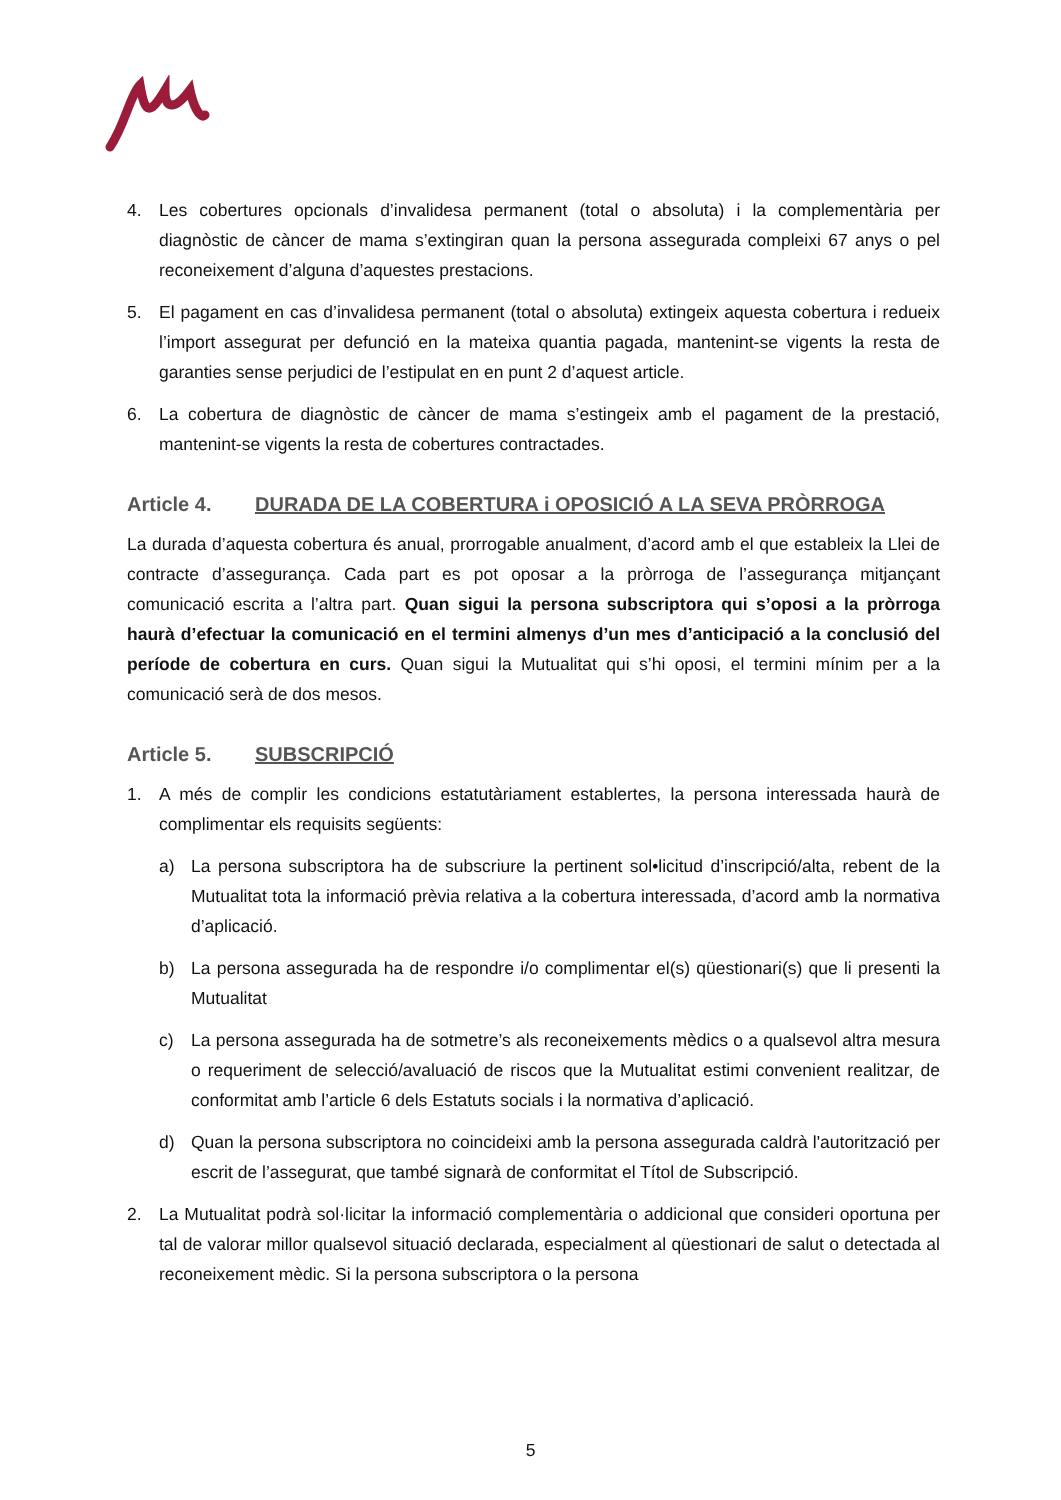4. Les cobertures opcionals d’invalidesa permanent (total o absoluta) i la complementària per diagnòstic de càncer de mama s’extingiran quan la persona assegurada compleixi 67 anys o pel reconeixement d’alguna d’aquestes prestacions.
5. El pagament en cas d’invalidesa permanent (total o absoluta) extingeix aquesta cobertura i redueix l’import assegurat per defunció en la mateixa quantia pagada, mantenint-se vigents la resta de garanties sense perjudici de l’estipulat en en punt 2 d’aquest article.
6. La cobertura de diagnòstic de càncer de mama s’estingeix amb el pagament de la prestació, mantenint-se vigents la resta de cobertures contractades.
Article 4. DURADA DE LA COBERTURA i OPOSICIÓ A LA SEVA PRÒRROGA
La durada d’aquesta cobertura és anual, prorrogable anualment, d’acord amb el que estableix la Llei de contracte d’assegurança. Cada part es pot oposar a la pròrroga de l’assegurança mitjançant comunicació escrita a l’altra part. Quan sigui la persona subscriptora qui s’oposi a la pròrroga haurà d’efectuar la comunicació en el termini almenys d’un mes d’anticipació a la conclusió del període de cobertura en curs. Quan sigui la Mutualitat qui s’hi oposi, el termini mínim per a la comunicació serà de dos mesos.
Article 5. SUBSCRIPCIÓ
1. A més de complir les condicions estatutàriament establertes, la persona interessada haurà de complimentar els requisits següents:
a) La persona subscriptora ha de subscriure la pertinent sol•licitud d’inscripció/alta, rebent de la Mutualitat tota la informació prèvia relativa a la cobertura interessada, d’acord amb la normativa d’aplicació.
b) La persona assegurada ha de respondre i/o complimentar el(s) qüestionari(s) que li presenti la Mutualitat
c) La persona assegurada ha de sotmetre’s als reconeixements mèdics o a qualsevol altra mesura o requeriment de selecció/avaluació de riscos que la Mutualitat estimi convenient realitzar, de conformitat amb l’article 6 dels Estatuts socials i la normativa d’aplicació.
d) Quan la persona subscriptora no coincideixi amb la persona assegurada caldrà l'autorització per escrit de l’assegurat, que també signarà de conformitat el Títol de Subscripció.
2. La Mutualitat podrà sol·licitar la informació complementària o addicional que consideri oportuna per tal de valorar millor qualsevol situació declarada, especialment al qüestionari de salut o detectada al reconeixement mèdic. Si la persona subscriptora o la persona
5